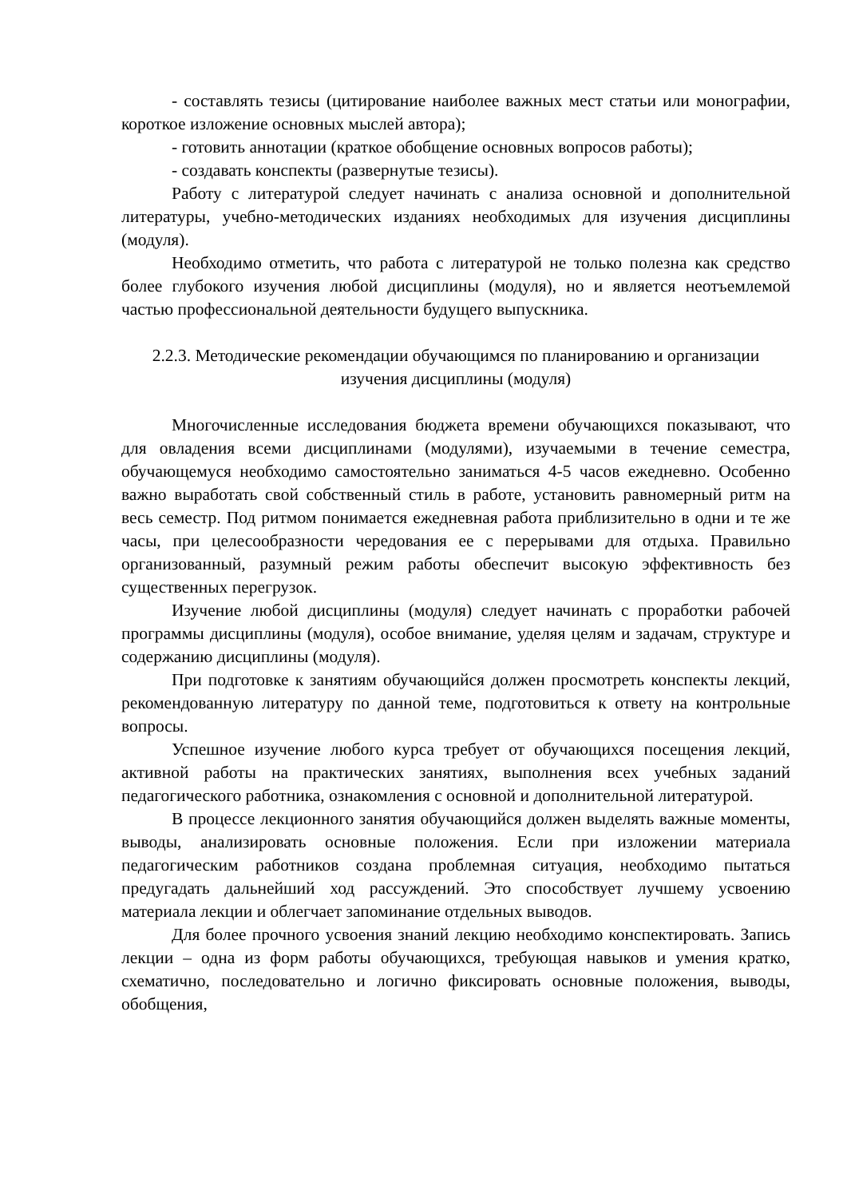- составлять тезисы (цитирование наиболее важных мест статьи или монографии, короткое изложение основных мыслей автора);
- готовить аннотации (краткое обобщение основных вопросов работы);
- создавать конспекты (развернутые тезисы).
Работу с литературой следует начинать с анализа основной и дополнительной литературы, учебно-методических изданиях необходимых для изучения дисциплины (модуля).
Необходимо отметить, что работа с литературой не только полезна как средство более глубокого изучения любой дисциплины (модуля), но и является неотъемлемой частью профессиональной деятельности будущего выпускника.
2.2.3. Методические рекомендации обучающимся по планированию и организации изучения дисциплины (модуля)
Многочисленные исследования бюджета времени обучающихся показывают, что для овладения всеми дисциплинами (модулями), изучаемыми в течение семестра, обучающемуся необходимо самостоятельно заниматься 4-5 часов ежедневно. Особенно важно выработать свой собственный стиль в работе, установить равномерный ритм на весь семестр. Под ритмом понимается ежедневная работа приблизительно в одни и те же часы, при целесообразности чередования ее с перерывами для отдыха. Правильно организованный, разумный режим работы обеспечит высокую эффективность без существенных перегрузок.
Изучение любой дисциплины (модуля) следует начинать с проработки рабочей программы дисциплины (модуля), особое внимание, уделяя целям и задачам, структуре и содержанию дисциплины (модуля).
При подготовке к занятиям обучающийся должен просмотреть конспекты лекций, рекомендованную литературу по данной теме, подготовиться к ответу на контрольные вопросы.
Успешное изучение любого курса требует от обучающихся посещения лекций, активной работы на практических занятиях, выполнения всех учебных заданий педагогического работника, ознакомления с основной и дополнительной литературой.
В процессе лекционного занятия обучающийся должен выделять важные моменты, выводы, анализировать основные положения. Если при изложении материала педагогическим работников создана проблемная ситуация, необходимо пытаться предугадать дальнейший ход рассуждений. Это способствует лучшему усвоению материала лекции и облегчает запоминание отдельных выводов.
Для более прочного усвоения знаний лекцию необходимо конспектировать. Запись лекции – одна из форм работы обучающихся, требующая навыков и умения кратко, схематично, последовательно и логично фиксировать основные положения, выводы, обобщения,